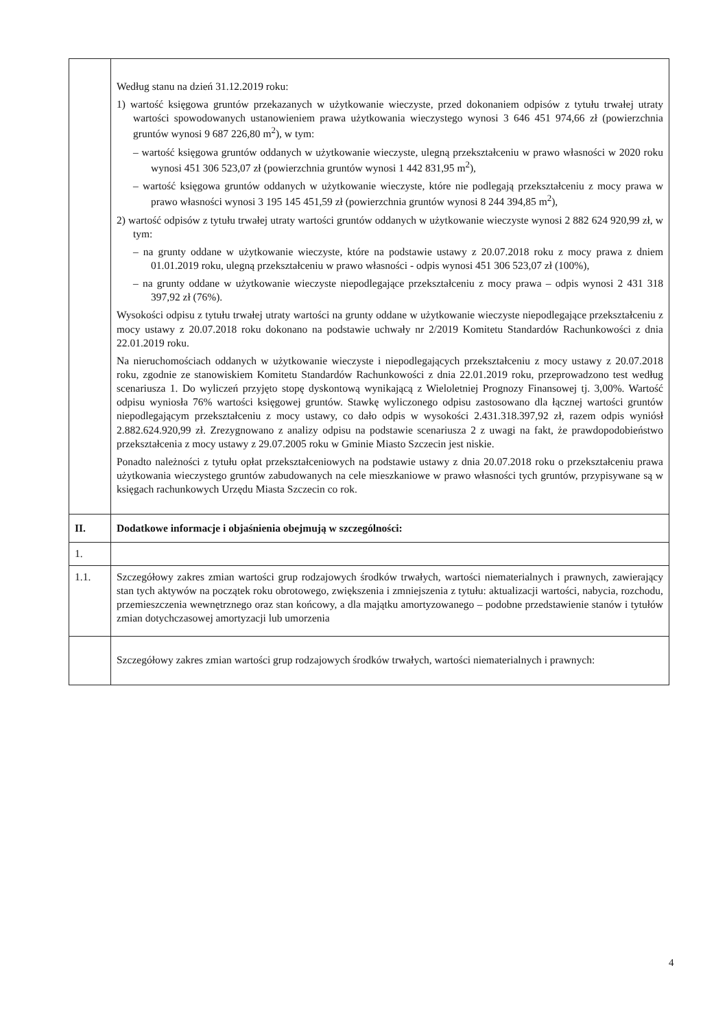| | Według stanu na dzień 31.12.2019 roku: 1) wartość księgowa gruntów przekazanych w użytkowanie wieczyste, przed dokonaniem odpisów z tytułu trwałej utraty wartości spowodowanych ustanowieniem prawa użytkowania wieczystego wynosi 3 646 451 974,66 zł (powierzchnia gruntów wynosi 9 687 226,80 m<sup>2</sup>), w tym: – wartość księgowa gruntów oddanych w użytkowanie wieczyste, ulegną przekształceniu w prawo własności w 2020 roku wynosi 451 306 523,07 zł (powierzchnia gruntów wynosi 1 442 831,95 m<sup>2</sup>), – wartość księgowa gruntów oddanych w użytkowanie wieczyste, które nie podlegają przekształceniu z mocy prawa w prawo własności wynosi 3 195 145 451,59 zł (powierzchnia gruntów wynosi 8 244 394,85 m<sup>2</sup>), 2) wartość odpisów z tytułu trwałej utraty wartości gruntów oddanych w użytkowanie wieczyste wynosi 2 882 624 920,99 zł, w tym: – na grunty oddane w użytkowanie wieczyste, które na podstawie ustawy z 20.07.2018 roku z mocy prawa z dniem 01.01.2019 roku, ulegną przekształceniu w prawo własności - odpis wynosi 451 306 523,07 zł (100%), – na grunty oddane w użytkowanie wieczyste niepodlegające przekształceniu z mocy prawa – odpis wynosi 2 431 318 397,92 zł (76%). Wysokości odpisu z tytułu trwałej utraty wartości na grunty oddane w użytkowanie wieczyste niepodlegające przekształceniu z mocy ustawy z 20.07.2018 roku dokonano na podstawie uchwały nr 2/2019 Komitetu Standardów Rachunkowości z dnia 22.01.2019 roku. Na nieruchomościach oddanych w użytkowanie wieczyste i niepodlegających przekształceniu z mocy ustawy z 20.07.2018 roku, zgodnie ze stanowiskiem Komitetu Standardów Rachunkowości z dnia 22.01.2019 roku, przeprowadzono test według scenariusza 1. Do wyliczeń przyjęto stopę dyskontową wynikającą z Wieloletniej Prognozy Finansowej tj. 3,00%. Wartość odpisu wyniosła 76% wartości księgowej gruntów. Stawkę wyliczonego odpisu zastosowano dla łącznej wartości gruntów niepodlegającym przekształceniu z mocy ustawy, co dało odpis w wysokości 2.431.318.397,92 zł, razem odpis wyniósł 2.882.624.920,99 zł. Zrezygnowano z analizy odpisu na podstawie scenariusza 2 z uwagi na fakt, że prawdopodobieństwo przekształcenia z mocy ustawy z 29.07.2005 roku w Gminie Miasto Szczecin jest niskie. Ponadto należności z tytułu opłat przekształceniowych na podstawie ustawy z dnia 20.07.2018 roku o przekształceniu prawa użytkowania wieczystego gruntów zabudowanych na cele mieszkaniowe w prawo własności tych gruntów, przypisywane są w księgach rachunkowych Urzędu Miasta Szczecin co rok. |
| II. | Dodatkowe informacje i objaśnienia obejmują w szczególności: |
| 1. | |
| 1.1. | Szczegółowy zakres zmian wartości grup rodzajowych środków trwałych, wartości niematerialnych i prawnych, zawierający stan tych aktywów na początek roku obrotowego, zwiększenia i zmniejszenia z tytułu: aktualizacji wartości, nabycia, rozchodu, przemieszczenia wewnętrznego oraz stan końcowy, a dla majątku amortyzowanego – podobne przedstawienie stanów i tytułów zmian dotychczasowej amortyzacji lub umorzenia |
| | Szczegółowy zakres zmian wartości grup rodzajowych środków trwałych, wartości niematerialnych i prawnych: |
4